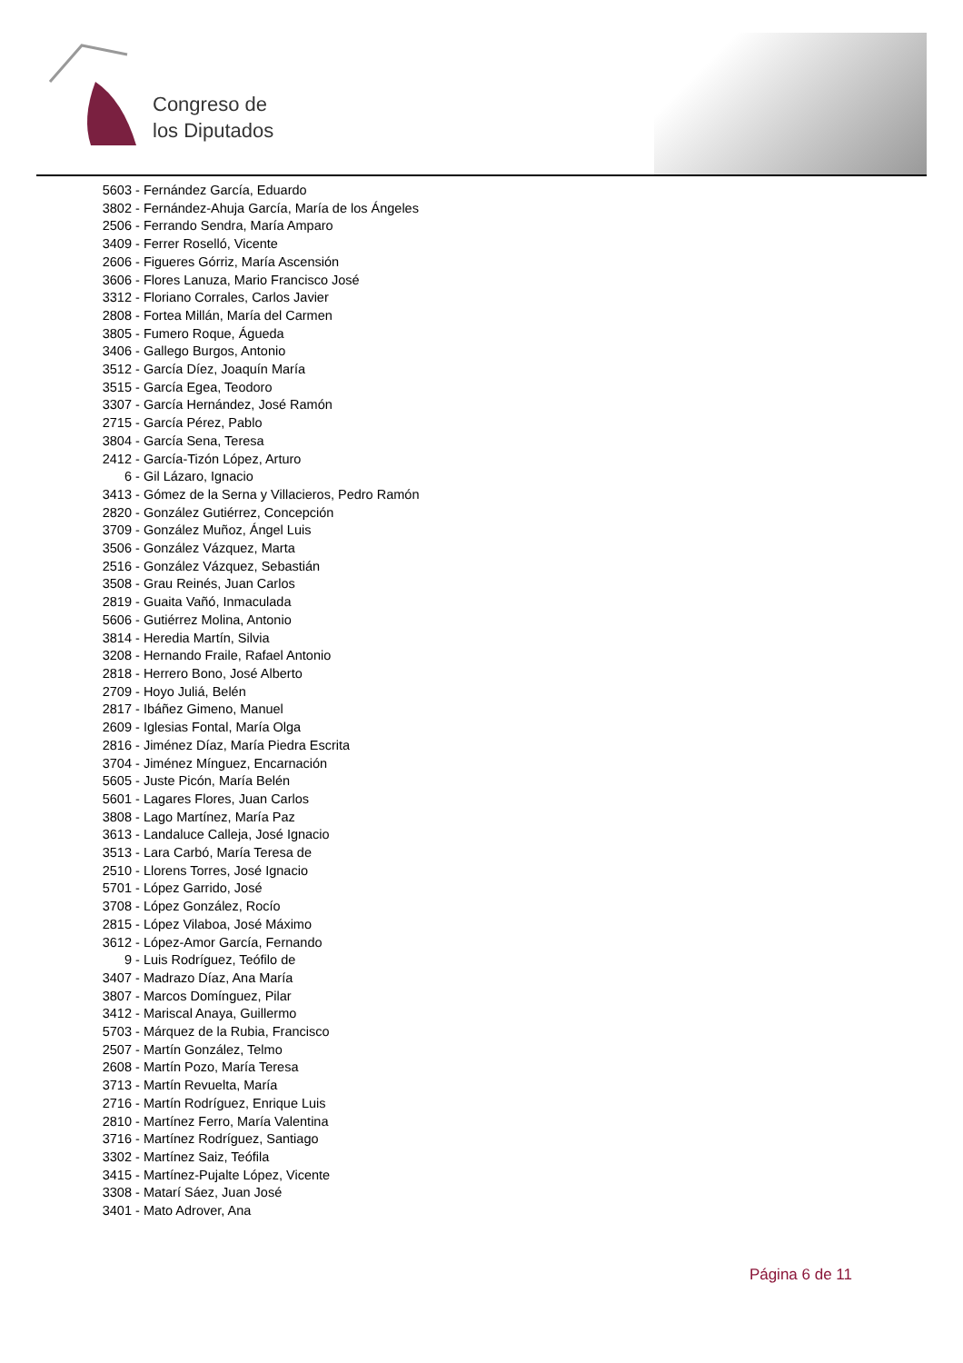Congreso de
los Diputados
5603 - Fernández García, Eduardo
3802 - Fernández-Ahuja García, María de los Ángeles
2506 - Ferrando Sendra, María Amparo
3409 - Ferrer Roselló, Vicente
2606 - Figueres Górriz, María Ascensión
3606 - Flores Lanuza, Mario Francisco José
3312 - Floriano Corrales, Carlos Javier
2808 - Fortea Millán, María del Carmen
3805 - Fumero Roque, Águeda
3406 - Gallego Burgos, Antonio
3512 - García Díez, Joaquín María
3515 - García Egea, Teodoro
3307 - García Hernández, José Ramón
2715 - García Pérez, Pablo
3804 - García Sena, Teresa
2412 - García-Tizón López, Arturo
6 - Gil Lázaro, Ignacio
3413 - Gómez de la Serna y Villacieros, Pedro Ramón
2820 - González Gutiérrez, Concepción
3709 - González Muñoz, Ángel Luis
3506 - González Vázquez, Marta
2516 - González Vázquez, Sebastián
3508 - Grau Reinés, Juan Carlos
2819 - Guaita Vañó, Inmaculada
5606 - Gutiérrez Molina, Antonio
3814 - Heredia Martín, Silvia
3208 - Hernando Fraile, Rafael Antonio
2818 - Herrero Bono, José Alberto
2709 - Hoyo Juliá, Belén
2817 - Ibáñez Gimeno, Manuel
2609 - Iglesias Fontal, María Olga
2816 - Jiménez Díaz, María Piedra Escrita
3704 - Jiménez Mínguez, Encarnación
5605 - Juste Picón, María Belén
5601 - Lagares Flores, Juan Carlos
3808 - Lago Martínez, María Paz
3613 - Landaluce Calleja, José Ignacio
3513 - Lara Carbó, María Teresa de
2510 - Llorens Torres, José Ignacio
5701 - López Garrido, José
3708 - López González, Rocío
2815 - López Vilaboa, José Máximo
3612 - López-Amor García, Fernando
9 - Luis Rodríguez, Teófilo de
3407 - Madrazo Díaz, Ana María
3807 - Marcos Domínguez, Pilar
3412 - Mariscal Anaya, Guillermo
5703 - Márquez de la Rubia, Francisco
2507 - Martín González, Telmo
2608 - Martín Pozo, María Teresa
3713 - Martín Revuelta, María
2716 - Martín Rodríguez, Enrique Luis
2810 - Martínez Ferro, María Valentina
3716 - Martínez Rodríguez, Santiago
3302 - Martínez Saiz, Teófila
3415 - Martínez-Pujalte López, Vicente
3308 - Matarí Sáez, Juan José
3401 - Mato Adrover, Ana
Página 6 de 11